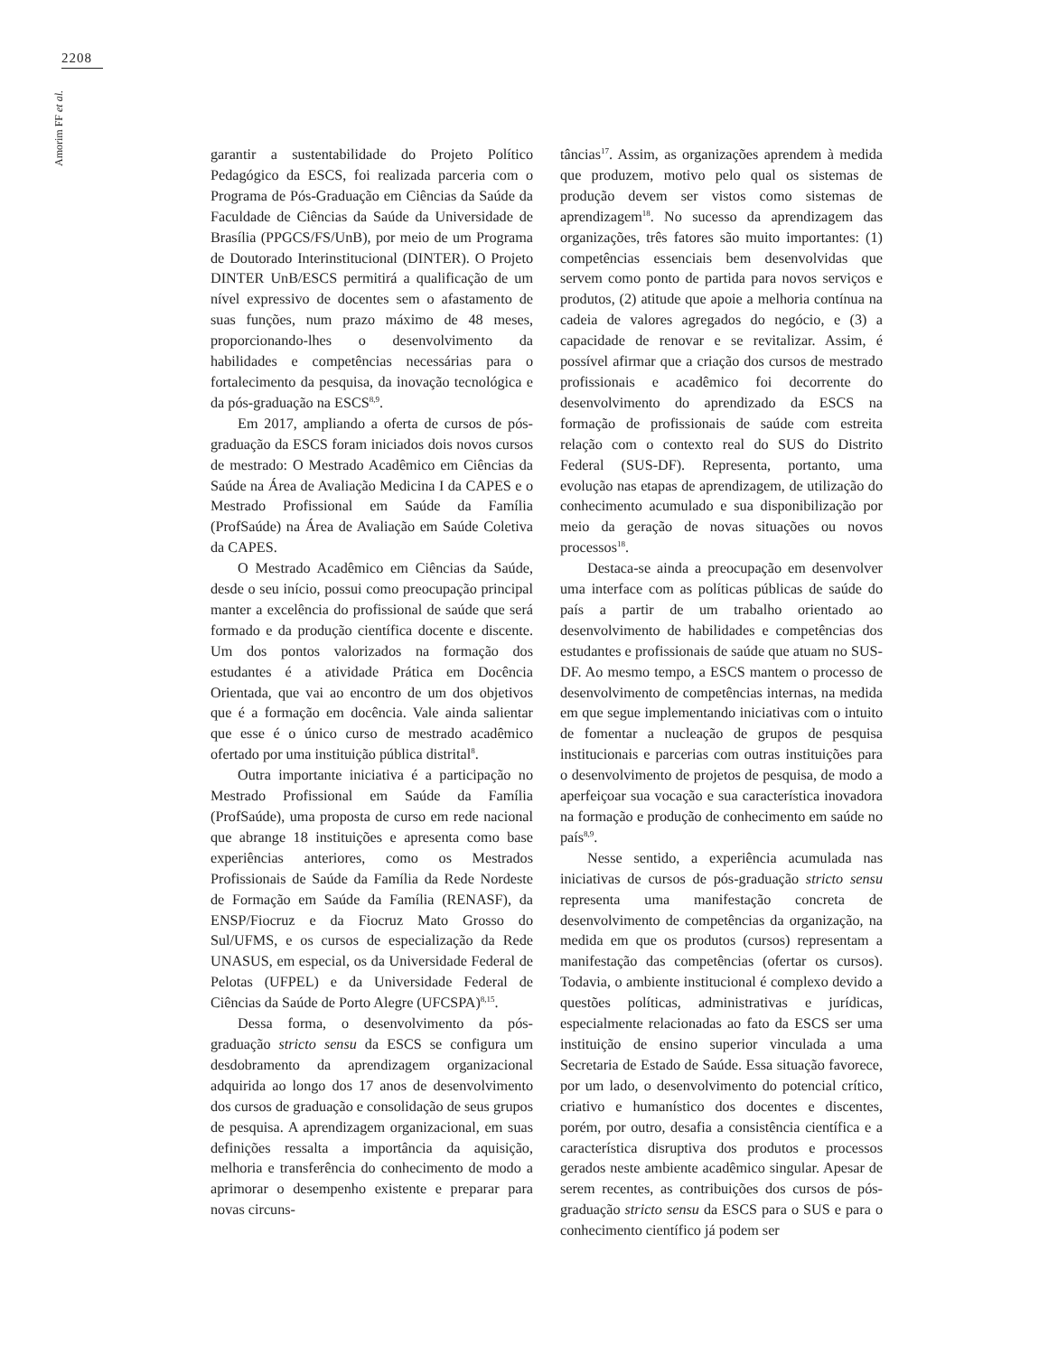2208
Amorim FF et al.
garantir a sustentabilidade do Projeto Político Pedagógico da ESCS, foi realizada parceria com o Programa de Pós-Graduação em Ciências da Saúde da Faculdade de Ciências da Saúde da Universidade de Brasília (PPGCS/FS/UnB), por meio de um Programa de Doutorado Interinstitucional (DINTER). O Projeto DINTER UnB/ESCS permitirá a qualificação de um nível expressivo de docentes sem o afastamento de suas funções, num prazo máximo de 48 meses, proporcionando-lhes o desenvolvimento da habilidades e competências necessárias para o fortalecimento da pesquisa, da inovação tecnológica e da pós-graduação na ESCS<sup>8,9</sup>.
Em 2017, ampliando a oferta de cursos de pós-graduação da ESCS foram iniciados dois novos cursos de mestrado: O Mestrado Acadêmico em Ciências da Saúde na Área de Avaliação Medicina I da CAPES e o Mestrado Profissional em Saúde da Família (ProfSaúde) na Área de Avaliação em Saúde Coletiva da CAPES.
O Mestrado Acadêmico em Ciências da Saúde, desde o seu início, possui como preocupação principal manter a excelência do profissional de saúde que será formado e da produção científica docente e discente. Um dos pontos valorizados na formação dos estudantes é a atividade Prática em Docência Orientada, que vai ao encontro de um dos objetivos que é a formação em docência. Vale ainda salientar que esse é o único curso de mestrado acadêmico ofertado por uma instituição pública distrital<sup>8</sup>.
Outra importante iniciativa é a participação no Mestrado Profissional em Saúde da Família (ProfSaúde), uma proposta de curso em rede nacional que abrange 18 instituições e apresenta como base experiências anteriores, como os Mestrados Profissionais de Saúde da Família da Rede Nordeste de Formação em Saúde da Família (RENASF), da ENSP/Fiocruz e da Fiocruz Mato Grosso do Sul/UFMS, e os cursos de especialização da Rede UNASUS, em especial, os da Universidade Federal de Pelotas (UFPEL) e da Universidade Federal de Ciências da Saúde de Porto Alegre (UFCSPA)<sup>8,15</sup>.
Dessa forma, o desenvolvimento da pós-graduação stricto sensu da ESCS se configura um desdobramento da aprendizagem organizacional adquirida ao longo dos 17 anos de desenvolvimento dos cursos de graduação e consolidação de seus grupos de pesquisa. A aprendizagem organizacional, em suas definições ressalta a importância da aquisição, melhoria e transferência do conhecimento de modo a aprimorar o desempenho existente e preparar para novas circuns-
tâncias<sup>17</sup>. Assim, as organizações aprendem à medida que produzem, motivo pelo qual os sistemas de produção devem ser vistos como sistemas de aprendizagem<sup>18</sup>. No sucesso da aprendizagem das organizações, três fatores são muito importantes: (1) competências essenciais bem desenvolvidas que servem como ponto de partida para novos serviços e produtos, (2) atitude que apoie a melhoria contínua na cadeia de valores agregados do negócio, e (3) a capacidade de renovar e se revitalizar. Assim, é possível afirmar que a criação dos cursos de mestrado profissionais e acadêmico foi decorrente do desenvolvimento do aprendizado da ESCS na formação de profissionais de saúde com estreita relação com o contexto real do SUS do Distrito Federal (SUS-DF). Representa, portanto, uma evolução nas etapas de aprendizagem, de utilização do conhecimento acumulado e sua disponibilização por meio da geração de novas situações ou novos processos<sup>18</sup>.
Destaca-se ainda a preocupação em desenvolver uma interface com as políticas públicas de saúde do país a partir de um trabalho orientado ao desenvolvimento de habilidades e competências dos estudantes e profissionais de saúde que atuam no SUS-DF. Ao mesmo tempo, a ESCS mantem o processo de desenvolvimento de competências internas, na medida em que segue implementando iniciativas com o intuito de fomentar a nucleação de grupos de pesquisa institucionais e parcerias com outras instituições para o desenvolvimento de projetos de pesquisa, de modo a aperfeiçoar sua vocação e sua característica inovadora na formação e produção de conhecimento em saúde no país<sup>8,9</sup>.
Nesse sentido, a experiência acumulada nas iniciativas de cursos de pós-graduação stricto sensu representa uma manifestação concreta de desenvolvimento de competências da organização, na medida em que os produtos (cursos) representam a manifestação das competências (ofertar os cursos). Todavia, o ambiente institucional é complexo devido a questões políticas, administrativas e jurídicas, especialmente relacionadas ao fato da ESCS ser uma instituição de ensino superior vinculada a uma Secretaria de Estado de Saúde. Essa situação favorece, por um lado, o desenvolvimento do potencial crítico, criativo e humanístico dos docentes e discentes, porém, por outro, desafia a consistência científica e a característica disruptiva dos produtos e processos gerados neste ambiente acadêmico singular. Apesar de serem recentes, as contribuições dos cursos de pós-graduação stricto sensu da ESCS para o SUS e para o conhecimento científico já podem ser